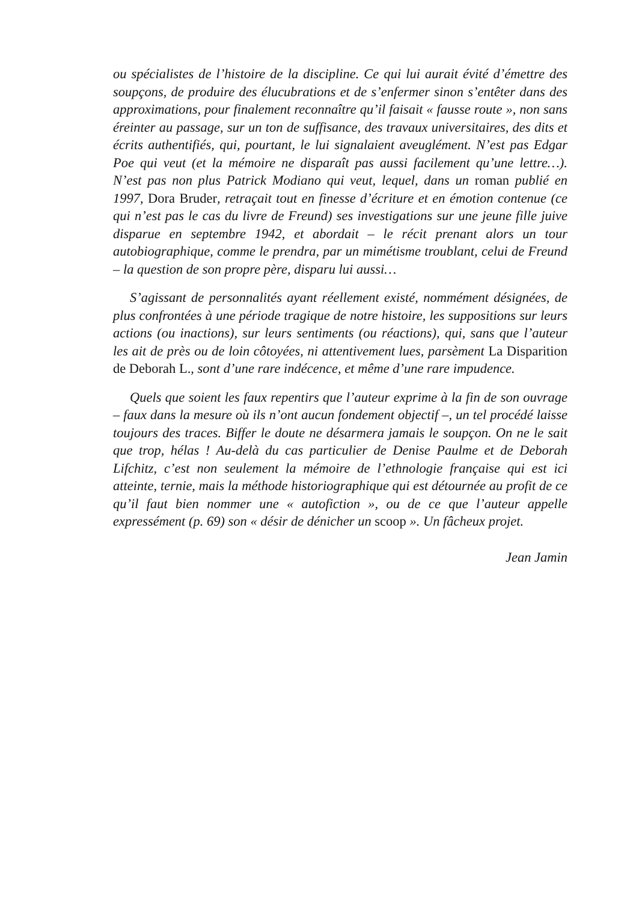ou spécialistes de l’histoire de la discipline. Ce qui lui aurait évité d’émettre des soupçons, de produire des élucubrations et de s’enfermer sinon s’entêter dans des approximations, pour finalement reconnaître qu’il faisait « fausse route », non sans éreinter au passage, sur un ton de suffisance, des travaux universitaires, des dits et écrits authentifiés, qui, pourtant, le lui signalaient aveuglément. N’est pas Edgar Poe qui veut (et la mémoire ne disparaît pas aussi facilement qu’une lettre…). N’est pas non plus Patrick Modiano qui veut, lequel, dans un roman publié en 1997, Dora Bruder, retraçait tout en finesse d’écriture et en émotion contenue (ce qui n’est pas le cas du livre de Freund) ses investigations sur une jeune fille juive disparue en septembre 1942, et abordait – le récit prenant alors un tour autobiographique, comme le prendra, par un mimétisme troublant, celui de Freund – la question de son propre père, disparu lui aussi…
S’agissant de personnalités ayant réellement existé, nommément désignées, de plus confrontées à une période tragique de notre histoire, les suppositions sur leurs actions (ou inactions), sur leurs sentiments (ou réactions), qui, sans que l’auteur les ait de près ou de loin côtoyées, ni attentivement lues, parsèment La Disparition de Deborah L., sont d’une rare indécence, et même d’une rare impudence.
Quels que soient les faux repentirs que l’auteur exprime à la fin de son ouvrage – faux dans la mesure où ils n’ont aucun fondement objectif –, un tel procédé laisse toujours des traces. Biffer le doute ne désarmera jamais le soupçon. On ne le sait que trop, hélas ! Au-delà du cas particulier de Denise Paulme et de Deborah Lifchitz, c’est non seulement la mémoire de l’ethnologie française qui est ici atteinte, ternie, mais la méthode historiographique qui est détournée au profit de ce qu’il faut bien nommer une « autofiction », ou de ce que l’auteur appelle expressément (p. 69) son « désir de dénicher un scoop ». Un fâcheux projet.
Jean Jamin